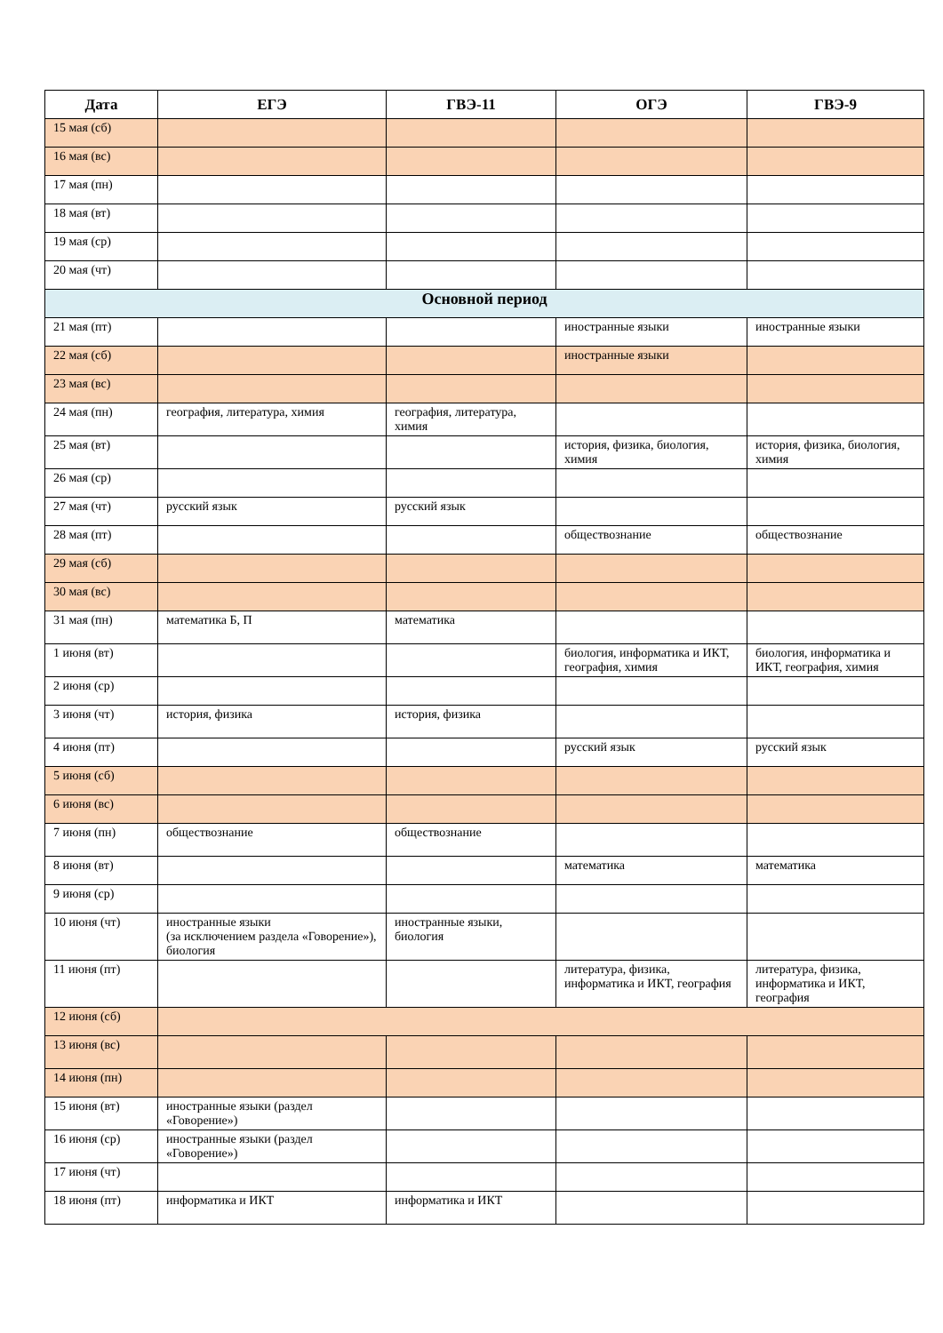| Дата | ЕГЭ | ГВЭ-11 | ОГЭ | ГВЭ-9 |
| --- | --- | --- | --- | --- |
| 15 мая (сб) | | | | |
| 16 мая (вс) | | | | |
| 17 мая (пн) | | | | |
| 18 мая (вт) | | | | |
| 19 мая (ср) | | | | |
| 20 мая (чт) | | | | |
| Основной период | | | | |
| 21 мая (пт) | | | иностранные языки | иностранные языки |
| 22 мая (сб) | | | иностранные языки | |
| 23 мая (вс) | | | | |
| 24 мая (пн) | география, литература, химия | география, литература, химия | | |
| 25 мая (вт) | | | история, физика, биология, химия | история, физика, биология, химия |
| 26 мая (ср) | | | | |
| 27 мая (чт) | русский язык | русский язык | | |
| 28 мая (пт) | | | обществознание | обществознание |
| 29 мая (сб) | | | | |
| 30 мая (вс) | | | | |
| 31 мая (пн) | математика Б, П | математика | | |
| 1 июня (вт) | | | биология, информатика и ИКТ, география, химия | биология, информатика и ИКТ, география, химия |
| 2 июня (ср) | | | | |
| 3 июня (чт) | история, физика | история, физика | | |
| 4 июня (пт) | | | русский язык | русский язык |
| 5 июня (сб) | | | | |
| 6 июня (вс) | | | | |
| 7 июня (пн) | обществознание | обществознание | | |
| 8 июня (вт) | | | математика | математика |
| 9 июня (ср) | | | | |
| 10 июня (чт) | иностранные языки (за исключением раздела «Говорение»), биология | иностранные языки, биология | | |
| 11 июня (пт) | | | литература, физика, информатика и ИКТ, география | литература, физика, информатика и ИКТ, география |
| 12 июня (сб) | | | | |
| 13 июня (вс) | | | | |
| 14 июня (пн) | | | | |
| 15 июня (вт) | иностранные языки (раздел «Говорение») | | | |
| 16 июня (ср) | иностранные языки (раздел «Говорение») | | | |
| 17 июня (чт) | | | | |
| 18 июня (пт) | информатика и ИКТ | информатика и ИКТ | | |